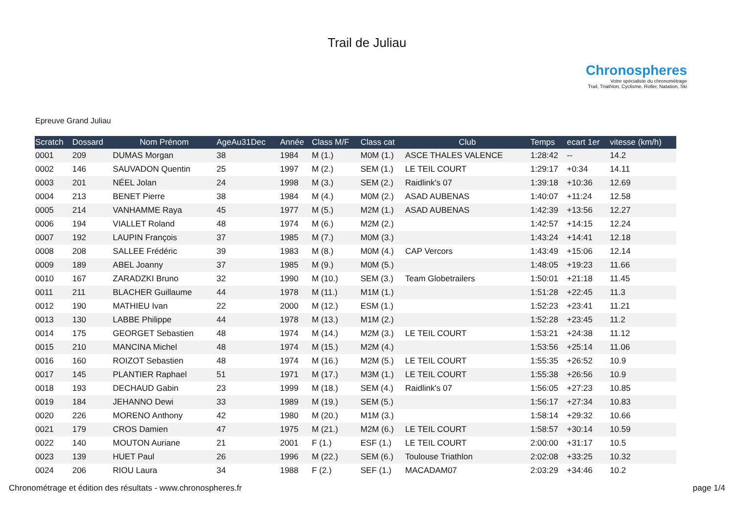Trail de Juliau
Chronospheres
Votre spécialiste du chronométrage
Trail, Triathlon, Cyclisme, Roller, Natation, Ski
Epreuve Grand Juliau
| Scratch | Dossard | Nom Prénom | AgeAu31Dec | Année | Class M/F | Class cat | Club | Temps | ecart 1er | vitesse (km/h) |
| --- | --- | --- | --- | --- | --- | --- | --- | --- | --- | --- |
| 0001 | 209 | DUMAS Morgan | 38 | 1984 | M (1.) | M0M (1.) | ASCE THALES VALENCE | 1:28:42 | -- | 14.2 |
| 0002 | 146 | SAUVADON Quentin | 25 | 1997 | M (2.) | SEM (1.) | LE TEIL COURT | 1:29:17 | +0:34 | 14.11 |
| 0003 | 201 | NÉEL Jolan | 24 | 1998 | M (3.) | SEM (2.) | Raidlink's 07 | 1:39:18 | +10:36 | 12.69 |
| 0004 | 213 | BENET Pierre | 38 | 1984 | M (4.) | M0M (2.) | ASAD AUBENAS | 1:40:07 | +11:24 | 12.58 |
| 0005 | 214 | VANHAMME Raya | 45 | 1977 | M (5.) | M2M (1.) | ASAD AUBENAS | 1:42:39 | +13:56 | 12.27 |
| 0006 | 194 | VIALLET Roland | 48 | 1974 | M (6.) | M2M (2.) | | 1:42:57 | +14:15 | 12.24 |
| 0007 | 192 | LAUPIN François | 37 | 1985 | M (7.) | M0M (3.) | | 1:43:24 | +14:41 | 12.18 |
| 0008 | 208 | SALLEE Frédéric | 39 | 1983 | M (8.) | M0M (4.) | CAP Vercors | 1:43:49 | +15:06 | 12.14 |
| 0009 | 189 | ABEL Joanny | 37 | 1985 | M (9.) | M0M (5.) | | 1:48:05 | +19:23 | 11.66 |
| 0010 | 167 | ZARADZKI Bruno | 32 | 1990 | M (10.) | SEM (3.) | Team Globetrailers | 1:50:01 | +21:18 | 11.45 |
| 0011 | 211 | BLACHER Guillaume | 44 | 1978 | M (11.) | M1M (1.) | | 1:51:28 | +22:45 | 11.3 |
| 0012 | 190 | MATHIEU Ivan | 22 | 2000 | M (12.) | ESM (1.) | | 1:52:23 | +23:41 | 11.21 |
| 0013 | 130 | LABBE Philippe | 44 | 1978 | M (13.) | M1M (2.) | | 1:52:28 | +23:45 | 11.2 |
| 0014 | 175 | GEORGET Sebastien | 48 | 1974 | M (14.) | M2M (3.) | LE TEIL COURT | 1:53:21 | +24:38 | 11.12 |
| 0015 | 210 | MANCINA Michel | 48 | 1974 | M (15.) | M2M (4.) | | 1:53:56 | +25:14 | 11.06 |
| 0016 | 160 | ROIZOT Sebastien | 48 | 1974 | M (16.) | M2M (5.) | LE TEIL COURT | 1:55:35 | +26:52 | 10.9 |
| 0017 | 145 | PLANTIER Raphael | 51 | 1971 | M (17.) | M3M (1.) | LE TEIL COURT | 1:55:38 | +26:56 | 10.9 |
| 0018 | 193 | DECHAUD Gabin | 23 | 1999 | M (18.) | SEM (4.) | Raidlink's 07 | 1:56:05 | +27:23 | 10.85 |
| 0019 | 184 | JEHANNO Dewi | 33 | 1989 | M (19.) | SEM (5.) | | 1:56:17 | +27:34 | 10.83 |
| 0020 | 226 | MORENO Anthony | 42 | 1980 | M (20.) | M1M (3.) | | 1:58:14 | +29:32 | 10.66 |
| 0021 | 179 | CROS Damien | 47 | 1975 | M (21.) | M2M (6.) | LE TEIL COURT | 1:58:57 | +30:14 | 10.59 |
| 0022 | 140 | MOUTON Auriane | 21 | 2001 | F (1.) | ESF (1.) | LE TEIL COURT | 2:00:00 | +31:17 | 10.5 |
| 0023 | 139 | HUET Paul | 26 | 1996 | M (22.) | SEM (6.) | Toulouse Triathlon | 2:02:08 | +33:25 | 10.32 |
| 0024 | 206 | RIOU Laura | 34 | 1988 | F (2.) | SEF (1.) | MACADAM07 | 2:03:29 | +34:46 | 10.2 |
Chronométrage et édition des résultats - www.chronospheres.fr page 1/4